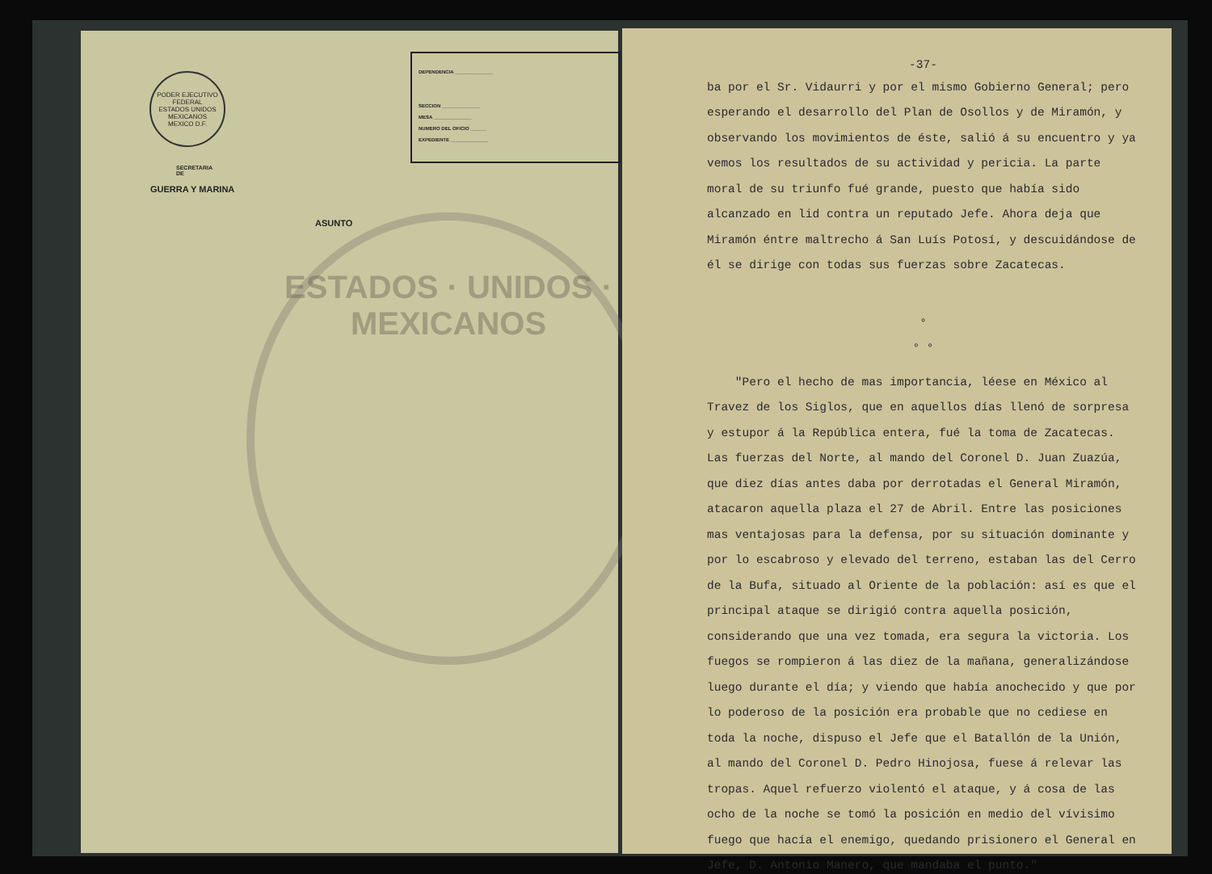PODER EJECUTIVO FEDERAL
ESTADOS UNIDOS MEXICANOS
MEXICO D.F.
SECRETARIA
DE
GUERRA Y MARINA
ASUNTO
DEPENDENCIA ______________
SECCION ______________
MESA ______________
NUMERO DEL OFICIO ______
EXPEDIENTE ______________
ESTADOS · UNIDOS · MEXICANOS
-37-
ba por el Sr. Vidaurri y por el mismo Gobierno General; pero esperando el desarrollo del Plan de Osollos y de Miramón, y observando los movimientos de éste, salió á su encuentro y ya vemos los resultados de su actividad y pericia. La parte moral de su triunfo fué grande, puesto que había sido alcanzado en lid contra un reputado Jefe. Ahora deja que Miramón éntre maltrecho á San Luís Potosí, y descuidándose de él se dirige con todas sus fuerzas sobre Zacatecas.
°
° °
"Pero el hecho de mas importancia, léese en México al Travez de los Siglos, que en aquellos días llenó de sorpresa y estupor á la República entera, fué la toma de Zacatecas. Las fuerzas del Norte, al mando del Coronel D. Juan Zuazúa, que diez días antes daba por derrotadas el General Miramón, atacaron aquella plaza el 27 de Abril. Entre las posiciones mas ventajosas para la defensa, por su situación dominante y por lo escabroso y elevado del terreno, estaban las del Cerro de la Bufa, situado al Oriente de la población: así es que el principal ataque se dirigió contra aquella posición, considerando que una vez tomada, era segura la victoria. Los fuegos se rompieron á las diez de la mañana, generalizándose luego durante el día; y viendo que había anochecido y que por lo poderoso de la posición era probable que no cediese en toda la noche, dispuso el Jefe que el Batallón de la Unión, al mando del Coronel D. Pedro Hinojosa, fuese á relevar las tropas. Aquel refuerzo violentó el ataque, y á cosa de las ocho de la noche se tomó la posición en medio del vívisimo fuego que hacía el enemigo, quedando prisionero el General en Jefe, D. Antonio Manero, que mandaba el punto."